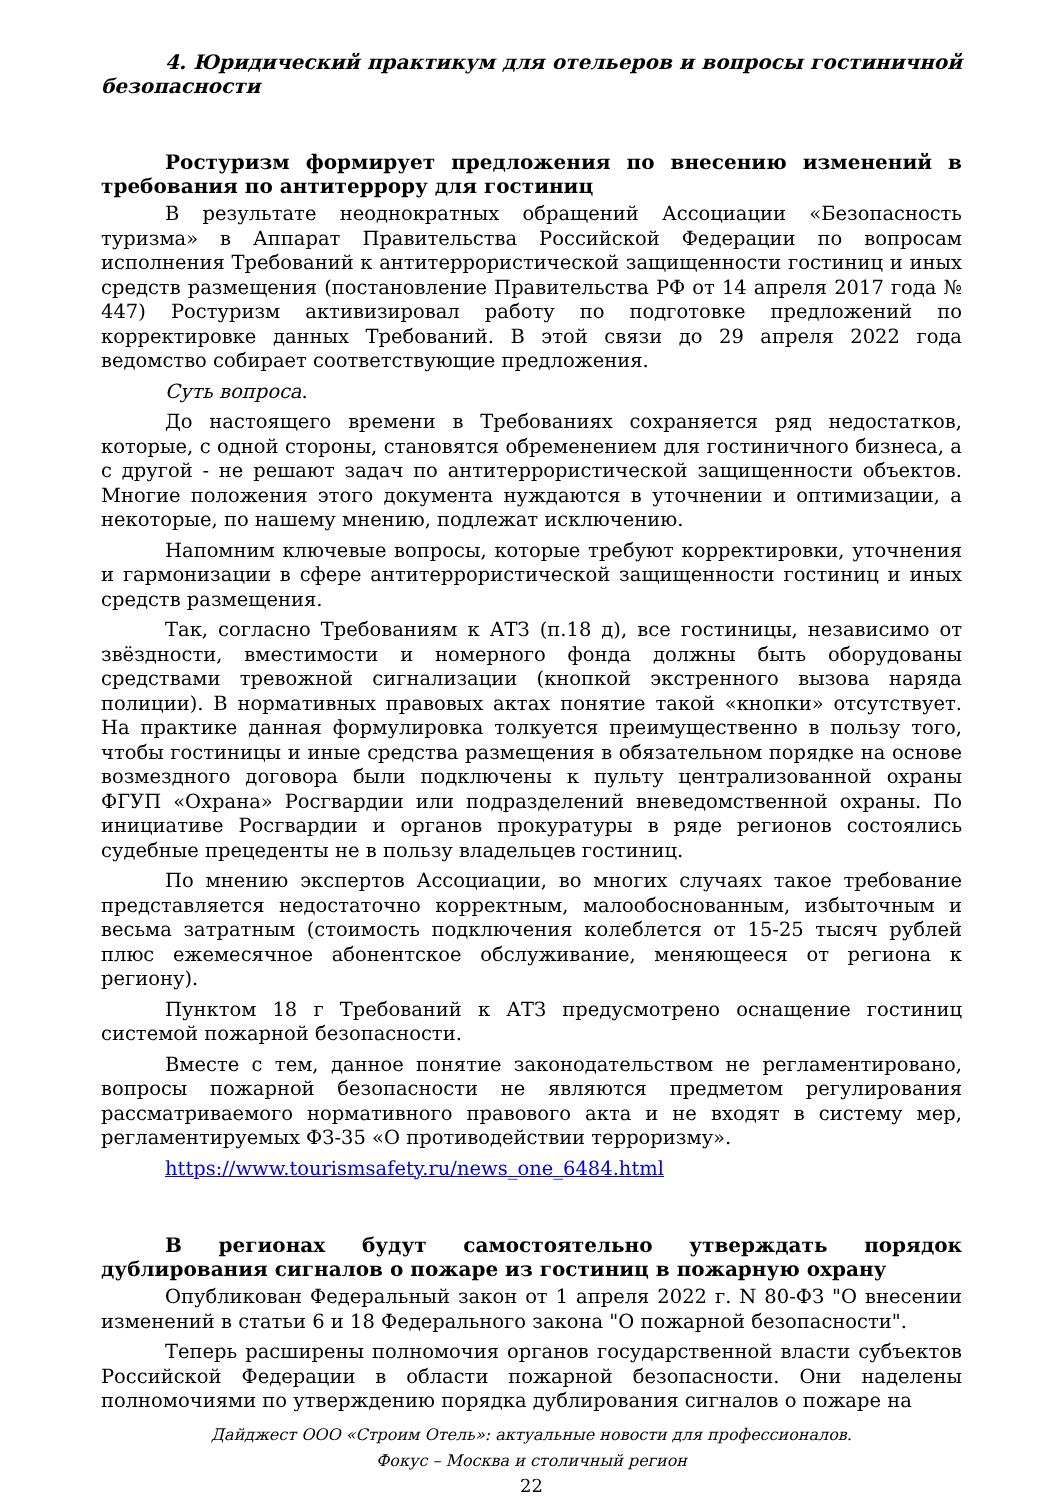4. Юридический практикум для отельеров и вопросы гостиничной безопасности
Ростуризм формирует предложения по внесению изменений в требования по антитеррору для гостиниц
В результате неоднократных обращений Ассоциации «Безопасность туризма» в Аппарат Правительства Российской Федерации по вопросам исполнения Требований к антитеррористической защищенности гостиниц и иных средств размещения (постановление Правительства РФ от 14 апреля 2017 года № 447) Ростуризм активизировал работу по подготовке предложений по корректировке данных Требований. В этой связи до 29 апреля 2022 года ведомство собирает соответствующие предложения.
Суть вопроса.
До настоящего времени в Требованиях сохраняется ряд недостатков, которые, с одной стороны, становятся обременением для гостиничного бизнеса, а с другой - не решают задач по антитеррористической защищенности объектов. Многие положения этого документа нуждаются в уточнении и оптимизации, а некоторые, по нашему мнению, подлежат исключению.
Напомним ключевые вопросы, которые требуют корректировки, уточнения и гармонизации в сфере антитеррористической защищенности гостиниц и иных средств размещения.
Так, согласно Требованиям к АТЗ (п.18 д), все гостиницы, независимо от звёздности, вместимости и номерного фонда должны быть оборудованы средствами тревожной сигнализации (кнопкой экстренного вызова наряда полиции). В нормативных правовых актах понятие такой «кнопки» отсутствует. На практике данная формулировка толкуется преимущественно в пользу того, чтобы гостиницы и иные средства размещения в обязательном порядке на основе возмездного договора были подключены к пульту централизованной охраны ФГУП «Охрана» Росгвардии или подразделений вневедомственной охраны. По инициативе Росгвардии и органов прокуратуры в ряде регионов состоялись судебные прецеденты не в пользу владельцев гостиниц.
По мнению экспертов Ассоциации, во многих случаях такое требование представляется недостаточно корректным, малообоснованным, избыточным и весьма затратным (стоимость подключения колеблется от 15-25 тысяч рублей плюс ежемесячное абонентское обслуживание, меняющееся от региона к региону).
Пунктом 18 г Требований к АТЗ предусмотрено оснащение гостиниц системой пожарной безопасности.
Вместе с тем, данное понятие законодательством не регламентировано, вопросы пожарной безопасности не являются предметом регулирования рассматриваемого нормативного правового акта и не входят в систему мер, регламентируемых ФЗ-35 «О противодействии терроризму».
https://www.tourismsafety.ru/news_one_6484.html
В регионах будут самостоятельно утверждать порядок дублирования сигналов о пожаре из гостиниц в пожарную охрану
Опубликован Федеральный закон от 1 апреля 2022 г. N 80-ФЗ "О внесении изменений в статьи 6 и 18 Федерального закона "О пожарной безопасности".
Теперь расширены полномочия органов государственной власти субъектов Российской Федерации в области пожарной безопасности. Они наделены полномочиями по утверждению порядка дублирования сигналов о пожаре на
Дайджест ООО «Строим Отель»: актуальные новости для профессионалов.
Фокус – Москва и столичный регион
22